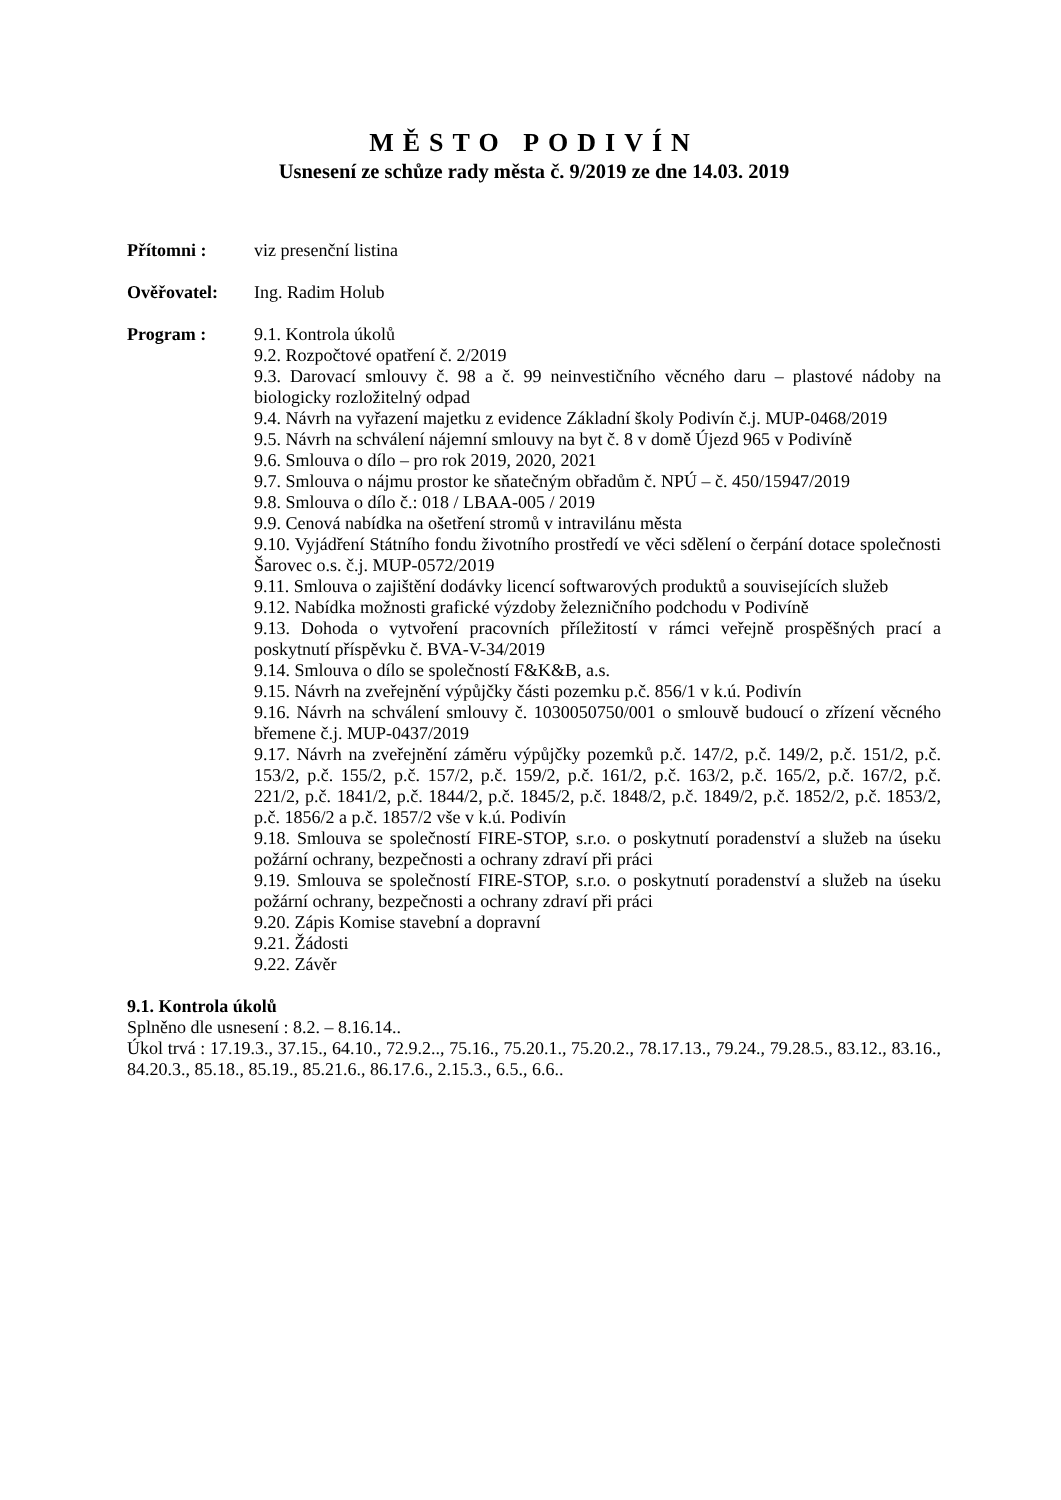MĚSTO PODIVÍN
Usnesení ze schůze rady města č. 9/2019 ze dne 14.03. 2019
Přítomni : viz presenční listina
Ověřovatel: Ing. Radim Holub
Program : 9.1. Kontrola úkolů
9.2. Rozpočtové opatření č. 2/2019
9.3. Darovací smlouvy č. 98 a č. 99 neinvestičního věcného daru – plastové nádoby na biologicky rozložitelný odpad
9.4. Návrh na vyřazení majetku z evidence Základní školy Podivín č.j. MUP-0468/2019
9.5. Návrh na schválení nájemní smlouvy na byt č. 8 v domě Újezd 965 v Podivíně
9.6. Smlouva o dílo – pro rok 2019, 2020, 2021
9.7. Smlouva o nájmu prostor ke sňatečným obřadům č. NPÚ – č. 450/15947/2019
9.8. Smlouva o dílo č.: 018 / LBAA-005 / 2019
9.9. Cenová nabídka na ošetření stromů v intravilánu města
9.10. Vyjádření Státního fondu životního prostředí ve věci sdělení o čerpání dotace společnosti Šarovec o.s. č.j. MUP-0572/2019
9.11. Smlouva o zajištění dodávky licencí softwarových produktů a souvisejících služeb
9.12. Nabídka možnosti grafické výzdoby železničního podchodu v Podivíně
9.13. Dohoda o vytvoření pracovních příležitostí v rámci veřejně prospěšných prací a poskytnutí příspěvku č. BVA-V-34/2019
9.14. Smlouva o dílo se společností F&K&B, a.s.
9.15. Návrh na zveřejnění výpůjčky části pozemku p.č. 856/1 v k.ú. Podivín
9.16. Návrh na schválení smlouvy č. 1030050750/001 o smlouvě budoucí o zřízení věcného břemene č.j. MUP-0437/2019
9.17. Návrh na zveřejnění záměru výpůjčky pozemků p.č. 147/2, p.č. 149/2, p.č. 151/2, p.č. 153/2, p.č. 155/2, p.č. 157/2, p.č. 159/2, p.č. 161/2, p.č. 163/2, p.č. 165/2, p.č. 167/2, p.č. 221/2, p.č. 1841/2, p.č. 1844/2, p.č. 1845/2, p.č. 1848/2, p.č. 1849/2, p.č. 1852/2, p.č. 1853/2, p.č. 1856/2 a p.č. 1857/2 vše v k.ú. Podivín
9.18. Smlouva se společností FIRE-STOP, s.r.o. o poskytnutí poradenství a služeb na úseku požární ochrany, bezpečnosti a ochrany zdraví při práci
9.19. Smlouva se společností FIRE-STOP, s.r.o. o poskytnutí poradenství a služeb na úseku požární ochrany, bezpečnosti a ochrany zdraví při práci
9.20. Zápis Komise stavební a dopravní
9.21. Žádosti
9.22. Závěr
9.1. Kontrola úkolů
Splněno dle usnesení : 8.2. – 8.16.14..
Úkol trvá : 17.19.3., 37.15., 64.10., 72.9.2.., 75.16., 75.20.1., 75.20.2., 78.17.13., 79.24., 79.28.5., 83.12., 83.16., 84.20.3., 85.18., 85.19., 85.21.6., 86.17.6., 2.15.3., 6.5., 6.6..